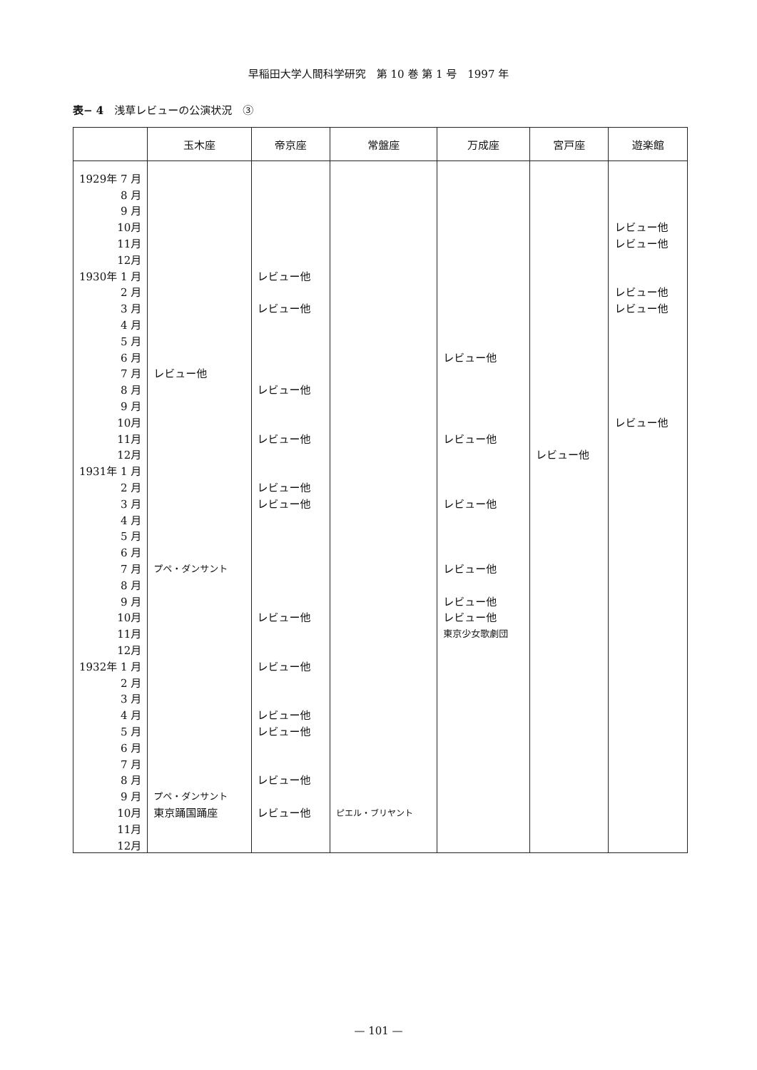早稲田大学人間科学研究　第 10 巻 第 1 号　1997 年
表− 4　浅草レビューの公演状況　③
| | 玉木座 | 帝京座 | 常盤座 | 万成座 | 宮戸座 | 遊楽館 |
| --- | --- | --- | --- | --- | --- | --- |
| 1929年 7 月 | | | | | | |
| 8 月 | | | | | | |
| 9 月 | | | | | | |
| 10月 | | | | | | レビュー他 |
| 11月 | | | | | | レビュー他 |
| 12月 | | | | | | |
| 1930年 1 月 | | レビュー他 | | | | |
| 2 月 | | | | | | レビュー他 |
| 3 月 | | レビュー他 | | | | レビュー他 |
| 4 月 | | | | | | |
| 5 月 | | | | | | |
| 6 月 | | | | レビュー他 | | |
| 7 月 | レビュー他 | | | | | |
| 8 月 | | レビュー他 | | | | |
| 9 月 | | | | | | |
| 10月 | | | | | | レビュー他 |
| 11月 | | レビュー他 | | レビュー他 | | |
| 12月 | | | | | レビュー他 | |
| 1931年 1 月 | | | | | | |
| 2 月 | | レビュー他 | | | | |
| 3 月 | | レビュー他 | | レビュー他 | | |
| 4 月 | | | | | | |
| 5 月 | | | | | | |
| 6 月 | | | | | | |
| 7 月 | プペ・ダンサント | | | レビュー他 | | |
| 8 月 | | | | | | |
| 9 月 | | | | レビュー他 | | |
| 10月 | | レビュー他 | | レビュー他 | | |
| 11月 | | | | 東京少女歌劇団 | | |
| 12月 | | | | | | |
| 1932年 1 月 | | レビュー他 | | | | |
| 2 月 | | | | | | |
| 3 月 | | | | | | |
| 4 月 | | レビュー他 | | | | |
| 5 月 | | レビュー他 | | | | |
| 6 月 | | | | | | |
| 7 月 | | | | | | |
| 8 月 | | レビュー他 | | | | |
| 9 月 | プペ・ダンサント | | | | | |
| 10月 | 東京踊国踊座 | レビュー他 | ピエル・ブリヤント | | | |
| 11月 | | | | | | |
| 12月 | | | | | | |
— 101 —